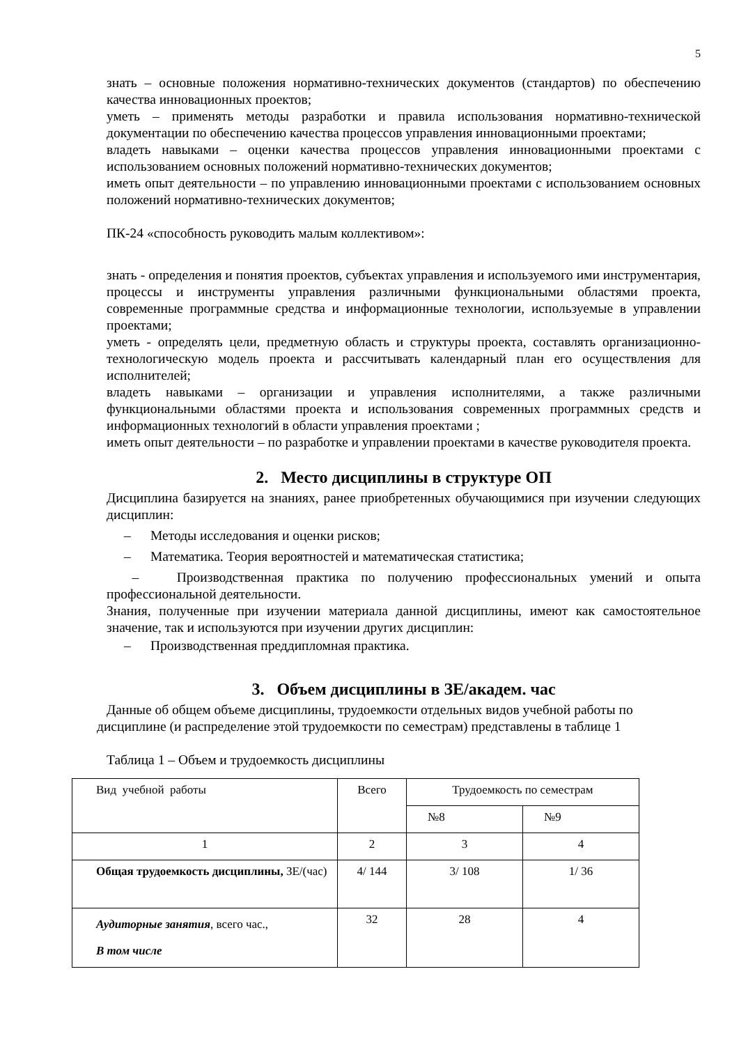5
знать – основные положения нормативно-технических документов (стандартов) по обеспечению качества инновационных проектов;
уметь – применять методы разработки и правила использования нормативно-технической документации по обеспечению качества процессов управления инновационными проектами;
владеть навыками – оценки качества процессов управления инновационными проектами с использованием основных положений нормативно-технических документов;
иметь опыт деятельности – по управлению инновационными проектами с использованием основных положений нормативно-технических документов;
ПК-24 «способность руководить малым коллективом»:
знать - определения и понятия проектов, субъектах управления и используемого ими инструментария, процессы и инструменты управления различными функциональными областями проекта, современные программные средства и информационные технологии, используемые в управлении проектами;
уметь - определять цели, предметную область и структуры проекта, составлять организационно-технологическую модель проекта и рассчитывать календарный план его осуществления для исполнителей;
владеть навыками – организации и управления исполнителями, а также различными функциональными областями проекта и использования современных программных средств и информационных технологий в области управления проектами ;
иметь опыт деятельности – по разработке и управлении проектами в качестве руководителя проекта.
2. Место дисциплины в структуре ОП
Дисциплина базируется на знаниях, ранее приобретенных обучающимися при изучении следующих дисциплин:
– Методы исследования и оценки рисков;
– Математика. Теория вероятностей и математическая статистика;
– Производственная практика по получению профессиональных умений и опыта профессиональной деятельности.
Знания, полученные при изучении материала данной дисциплины, имеют как самостоятельное значение, так и используются при изучении других дисциплин:
– Производственная преддипломная практика.
3. Объем дисциплины в ЗЕ/академ. час
Данные об общем объеме дисциплины, трудоемкости отдельных видов учебной работы по
дисциплине (и распределение этой трудоемкости по семестрам) представлены в таблице 1
Таблица 1 – Объем и трудоемкость дисциплины
| Вид учебной работы | Всего | Трудоемкость по семестрам | |
| | | №8 | №9 |
| 1 | 2 | 3 | 4 |
| Общая трудоемкость дисциплины, ЗЕ/(час) | 4/ 144 | 3/ 108 | 1/ 36 |
| Аудиторные занятия , всего час., В том числе | 32 | 28 | 4 |